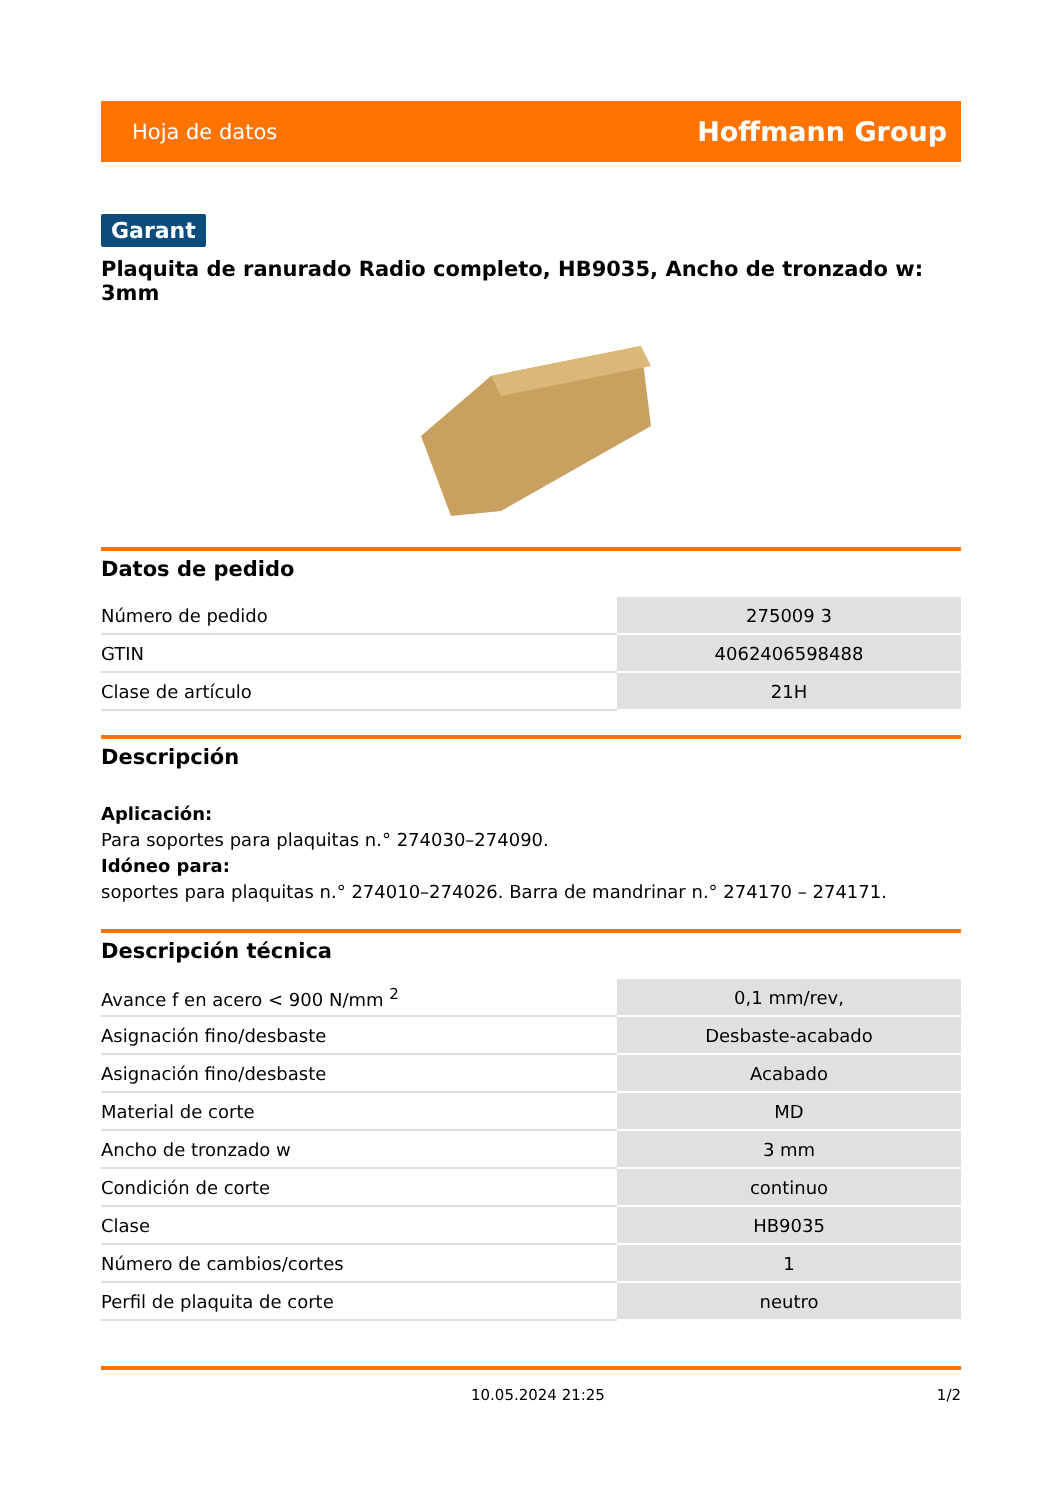Hoja de datos Hoffmann Group
Garant
Plaquita de ranurado Radio completo, HB9035, Ancho de tronzado w: 3mm
Datos de pedido
| Número de pedido | 275009 3 |
| GTIN | 4062406598488 |
| Clase de artículo | 21H |
Descripción
Aplicación:
Para soportes para plaquitas n.° 274030–274090.
Idóneo para:
soportes para plaquitas n.° 274010–274026. Barra de mandrinar n.° 274170 – 274171.
Descripción técnica
| Avance f en acero < 900 N/mm <sup>2</sup> | 0,1 mm/rev, |
| Asignación fino/desbaste | Desbaste-acabado |
| Asignación fino/desbaste | Acabado |
| Material de corte | MD |
| Ancho de tronzado w | 3 mm |
| Condición de corte | continuo |
| Clase | HB9035 |
| Número de cambios/cortes | 1 |
| Perfil de plaquita de corte | neutro |
10.05.2024 21:25 1/2